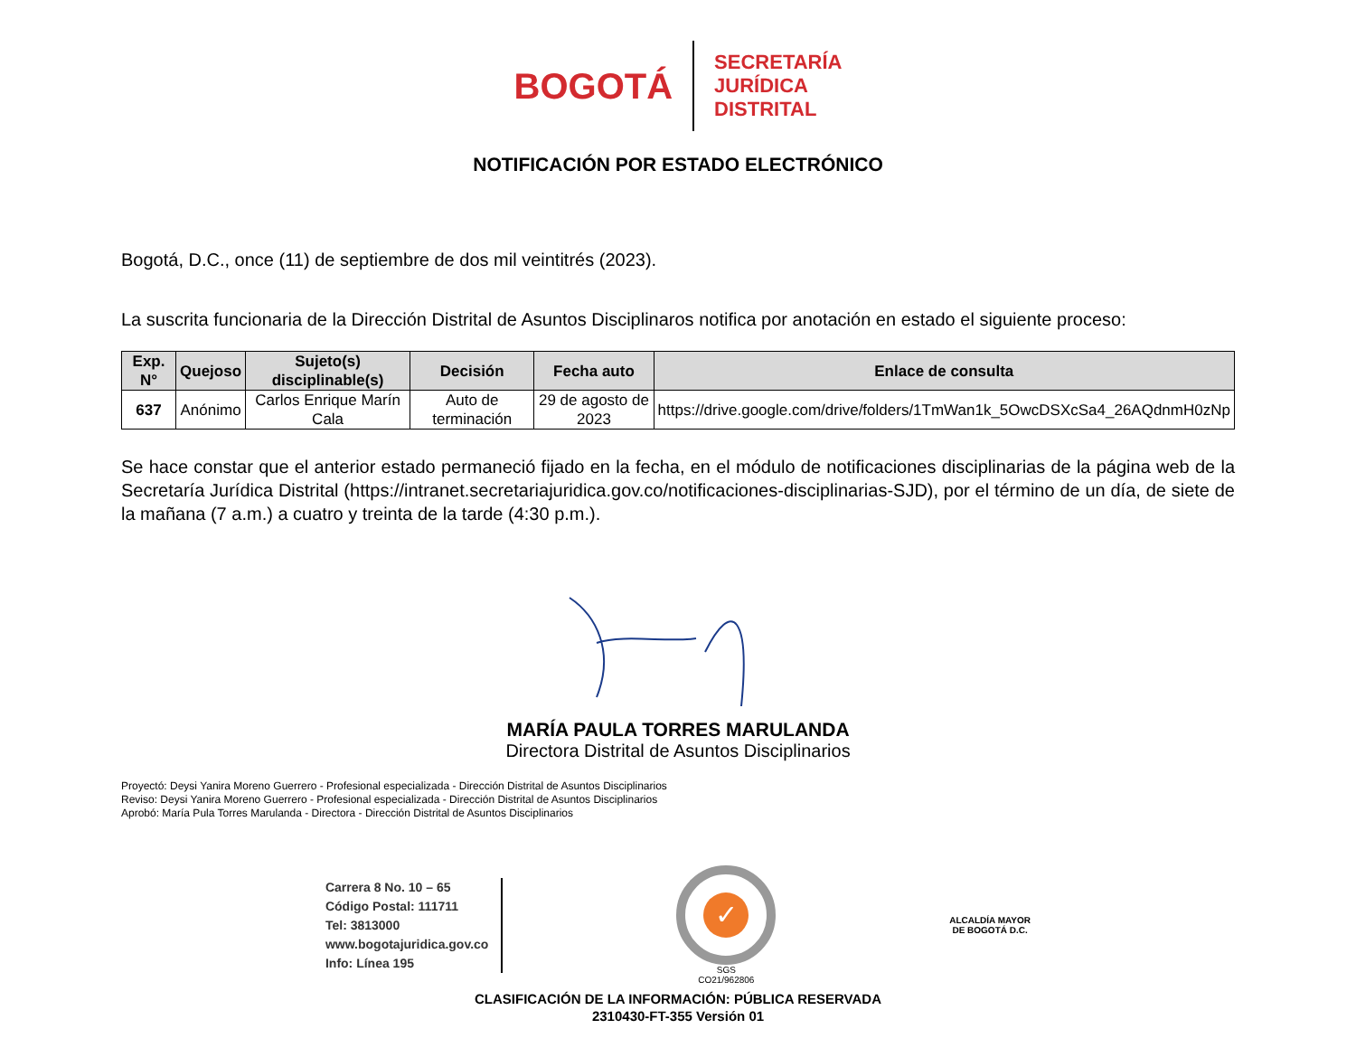BOGOTÁ
SECRETARÍA
JURÍDICA
DISTRITAL
NOTIFICACIÓN POR ESTADO ELECTRÓNICO
Bogotá, D.C., once (11) de septiembre de dos mil veintitrés (2023).
La suscrita funcionaria de la Dirección Distrital de Asuntos Disciplinaros notifica por anotación en estado el siguiente proceso:
| Exp. N° | Quejoso | Sujeto(s) disciplinable(s) | Decisión | Fecha auto | Enlace de consulta |
| --- | --- | --- | --- | --- | --- |
| 637 | Anónimo | Carlos Enrique Marín Cala | Auto de terminación | 29 de agosto de 2023 | https://drive.google.com/drive/folders/1TmWan1k_5OwcDSXcSa4_26AQdnmH0zNp |
Se hace constar que el anterior estado permaneció fijado en la fecha, en el módulo de notificaciones disciplinarias de la página web de la Secretaría Jurídica Distrital (https://intranet.secretariajuridica.gov.co/notificaciones-disciplinarias-SJD), por el término de un día, de siete de la mañana (7 a.m.) a cuatro y treinta de la tarde (4:30 p.m.).
MARÍA PAULA TORRES MARULANDA
Directora Distrital de Asuntos Disciplinarios
Proyectó: Deysi Yanira Moreno Guerrero - Profesional especializada - Dirección Distrital de Asuntos Disciplinarios
Reviso: Deysi Yanira Moreno Guerrero - Profesional especializada - Dirección Distrital de Asuntos Disciplinarios
Aprobó: María Pula Torres Marulanda - Directora - Dirección Distrital de Asuntos Disciplinarios
Carrera 8 No. 10 – 65
Código Postal: 111711
Tel: 3813000
www.bogotajuridica.gov.co
Info: Línea 195
✓
SGS
CO21/962806
ALCALDÍA MAYOR
DE BOGOTÁ D.C.
CLASIFICACIÓN DE LA INFORMACIÓN: PÚBLICA RESERVADA
2310430-FT-355 Versión 01